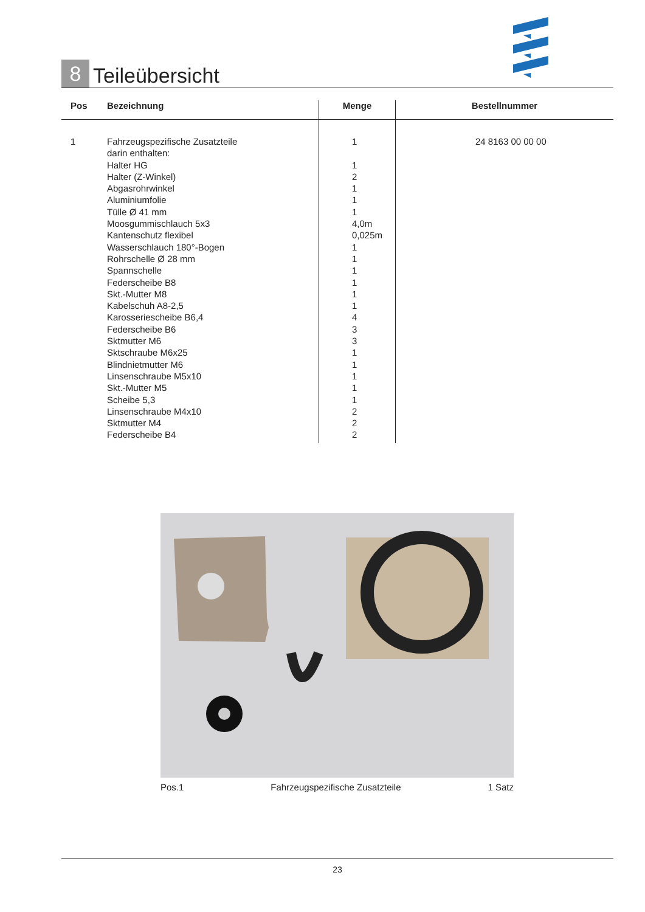8
Teileübersicht
| Pos | Bezeichnung | Menge | Bestellnummer |
| --- | --- | --- | --- |
| 1 | Fahrzeugspezifische Zusatzteile darin enthalten: Halter HG Halter (Z-Winkel) Abgasrohrwinkel Aluminiumfolie Tülle Ø 41 mm Moosgummischlauch 5x3 Kantenschutz flexibel Wasserschlauch 180°-Bogen Rohrschelle Ø 28 mm Spannschelle Federscheibe B8 Skt.-Mutter M8 Kabelschuh A8-2,5 Karosseriescheibe B6,4 Federscheibe B6 Sktmutter M6 Sktschraube M6x25 Blindnietmutter M6 Linsenschraube M5x10 Skt.-Mutter M5 Scheibe 5,3 Linsenschraube M4x10 Sktmutter M4 Federscheibe B4 | 1 1 2 1 1 1 4,0m 0,025m 1 1 1 1 1 1 4 3 3 1 1 1 1 1 2 2 2 | 24 8163 00 00 00 |
Pos.1 Fahrzeugspezifische Zusatzteile 1 Satz
23